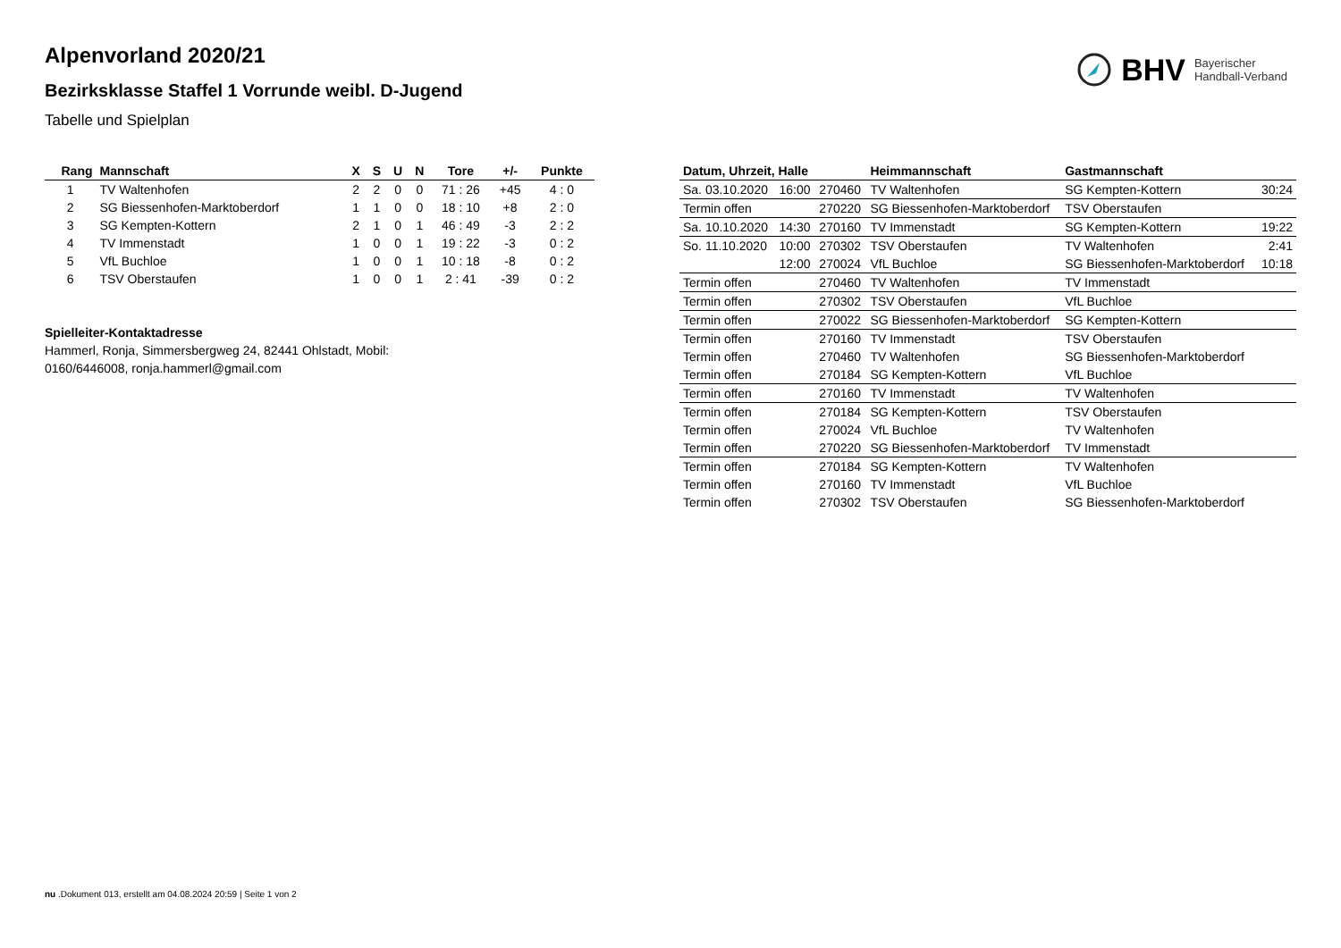BHV Bayerischer
Handball-Verband
Alpenvorland 2020/21
Bezirksklasse Staffel 1 Vorrunde weibl. D-Jugend
Tabelle und Spielplan
| Rang | Mannschaft | X | S | U | N | Tore | +/- | Punkte |
| --- | --- | --- | --- | --- | --- | --- | --- | --- |
| 1 | TV Waltenhofen | 2 | 2 | 0 | 0 | 71 : 26 | +45 | 4 : 0 |
| 2 | SG Biessenhofen-Marktoberdorf | 1 | 1 | 0 | 0 | 18 : 10 | +8 | 2 : 0 |
| 3 | SG Kempten-Kottern | 2 | 1 | 0 | 1 | 46 : 49 | -3 | 2 : 2 |
| 4 | TV Immenstadt | 1 | 0 | 0 | 1 | 19 : 22 | -3 | 0 : 2 |
| 5 | VfL Buchloe | 1 | 0 | 0 | 1 | 10 : 18 | -8 | 0 : 2 |
| 6 | TSV Oberstaufen | 1 | 0 | 0 | 1 | 2 : 41 | -39 | 0 : 2 |
Spielleiter-Kontaktadresse
Hammerl, Ronja, Simmersbergweg 24, 82441 Ohlstadt, Mobil: 0160/6446008, ronja.hammerl@gmail.com
| Datum, Uhrzeit, Halle | | | Heimmannschaft | Gastmannschaft | |
| --- | --- | --- | --- | --- | --- |
| Sa. 03.10.2020 | 16:00 | 270460 | TV Waltenhofen | SG Kempten-Kottern | 30:24 |
| Termin offen | | 270220 | SG Biessenhofen-Marktoberdorf | TSV Oberstaufen | |
| Sa. 10.10.2020 | 14:30 | 270160 | TV Immenstadt | SG Kempten-Kottern | 19:22 |
| So. 11.10.2020 | 10:00 | 270302 | TSV Oberstaufen | TV Waltenhofen | 2:41 |
| | 12:00 | 270024 | VfL Buchloe | SG Biessenhofen-Marktoberdorf | 10:18 |
| Termin offen | | 270460 | TV Waltenhofen | TV Immenstadt | |
| Termin offen | | 270302 | TSV Oberstaufen | VfL Buchloe | |
| Termin offen | | 270022 | SG Biessenhofen-Marktoberdorf | SG Kempten-Kottern | |
| Termin offen | | 270160 | TV Immenstadt | TSV Oberstaufen | |
| Termin offen | | 270460 | TV Waltenhofen | SG Biessenhofen-Marktoberdorf | |
| Termin offen | | 270184 | SG Kempten-Kottern | VfL Buchloe | |
| Termin offen | | 270160 | TV Immenstadt | TV Waltenhofen | |
| Termin offen | | 270184 | SG Kempten-Kottern | TSV Oberstaufen | |
| Termin offen | | 270024 | VfL Buchloe | TV Waltenhofen | |
| Termin offen | | 270220 | SG Biessenhofen-Marktoberdorf | TV Immenstadt | |
| Termin offen | | 270184 | SG Kempten-Kottern | TV Waltenhofen | |
| Termin offen | | 270160 | TV Immenstadt | VfL Buchloe | |
| Termin offen | | 270302 | TSV Oberstaufen | SG Biessenhofen-Marktoberdorf | |
nu .Dokument 013, erstellt am 04.08.2024 20:59 | Seite 1 von 2